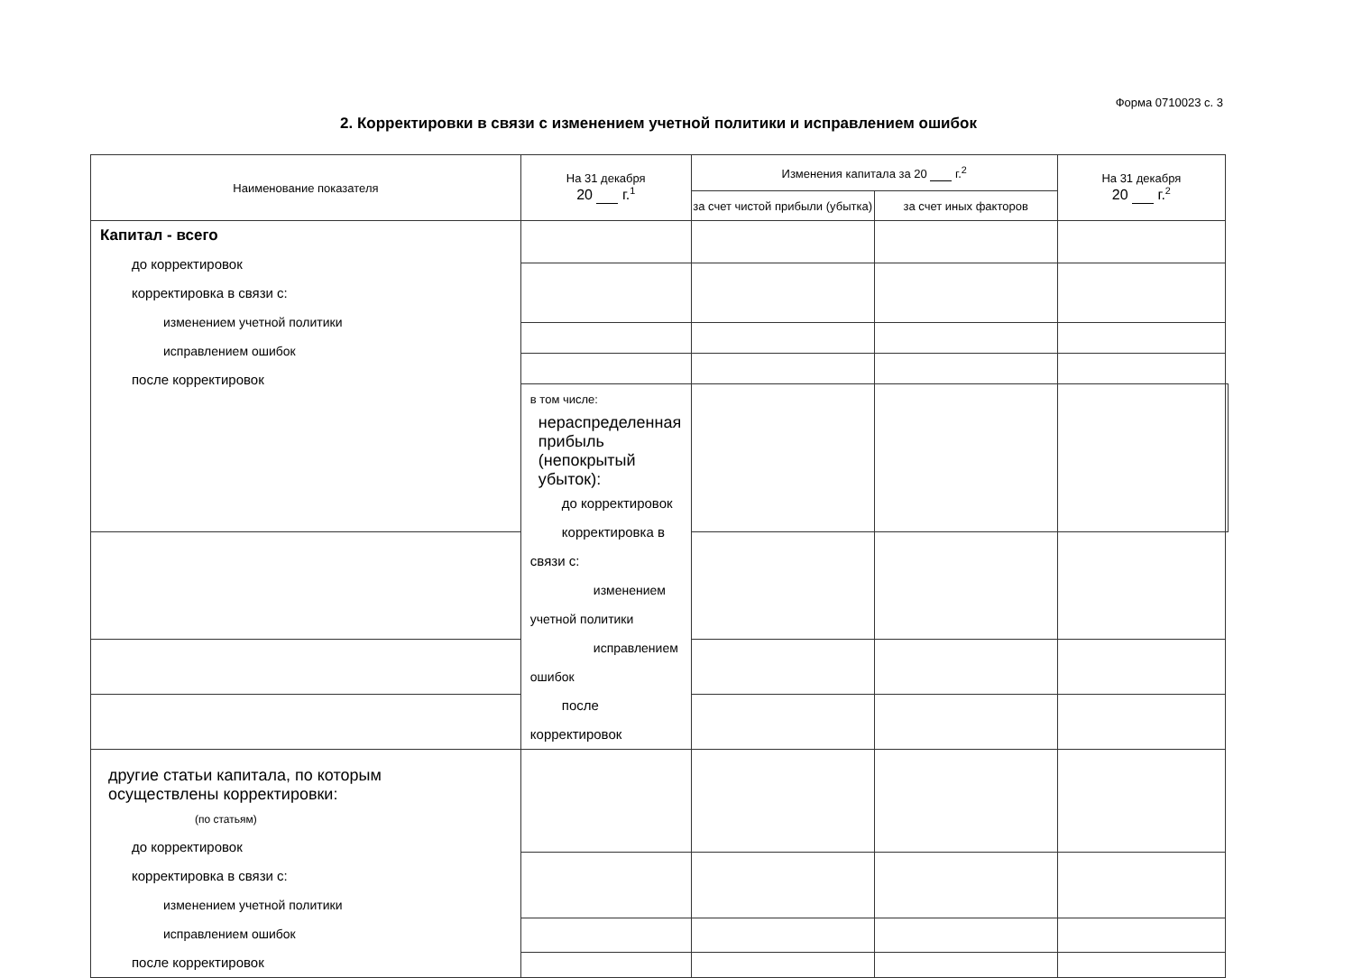Форма 0710023 с. 3
2. Корректировки в связи с изменением учетной политики и исправлением ошибок
| Наименование показателя | На 31 декабря 20 г.<sup>1</sup> | Изменения капитала за 20 г.<sup>2</sup> | | На 31 декабря 20 г.<sup>2</sup> | |
| --- | --- | --- | --- | --- | --- |
| | | за счет чистой прибыли (убытка) | за счет иных факторов | | |
| Капитал - всего до корректировок корректировка в связи с: изменением учетной политики исправлением ошибок после корректировок | | | | | |
| | в том числе: нераспределенная прибыль (непокрытый убыток): до корректировок корректировка в связи с: изменением учетной политики исправлением ошибок после корректировок | | | | |
| другие статьи капитала, по которым осуществлены корректировки: (по статьям) до корректировок корректировка в связи с: изменением учетной политики исправлением ошибок после корректировок | | | | | |